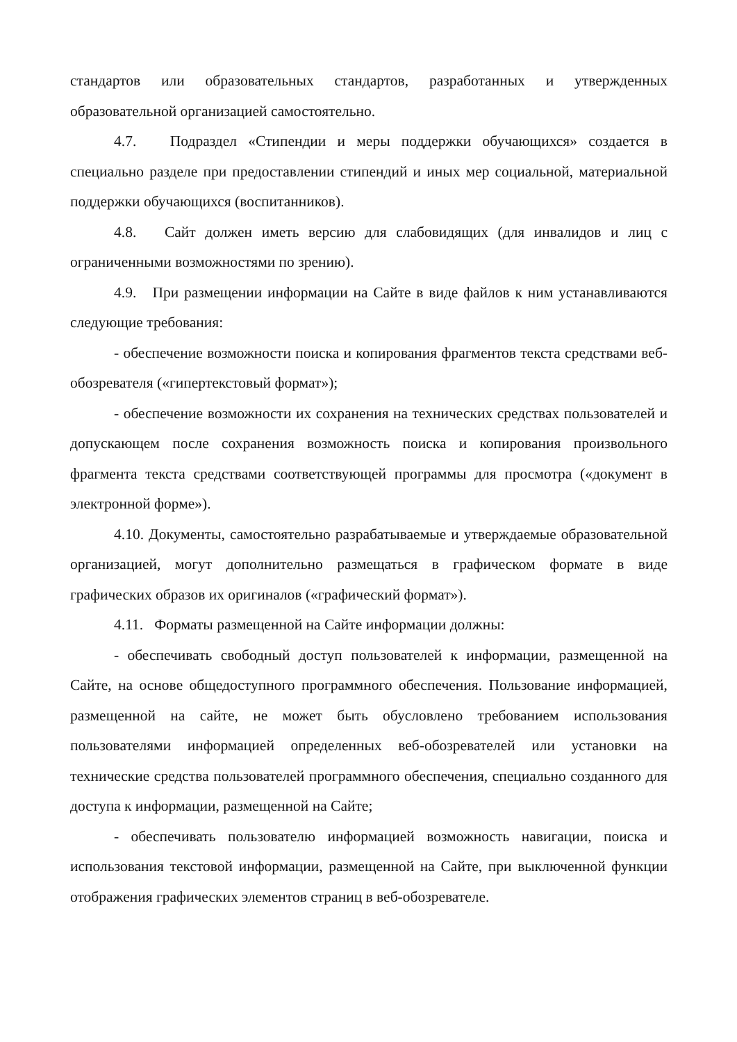стандартов или образовательных стандартов, разработанных и утвержденных образовательной организацией самостоятельно.
4.7. Подраздел «Стипендии и меры поддержки обучающихся» создается в специально разделе при предоставлении стипендий и иных мер социальной, материальной поддержки обучающихся (воспитанников).
4.8. Сайт должен иметь версию для слабовидящих (для инвалидов и лиц с ограниченными возможностями по зрению).
4.9. При размещении информации на Сайте в виде файлов к ним устанавливаются следующие требования:
- обеспечение возможности поиска и копирования фрагментов текста средствами веб-обозревателя («гипертекстовый формат»);
- обеспечение возможности их сохранения на технических средствах пользователей и допускающем после сохранения возможность поиска и копирования произвольного фрагмента текста средствами соответствующей программы для просмотра («документ в электронной форме»).
4.10. Документы, самостоятельно разрабатываемые и утверждаемые образовательной организацией, могут дополнительно размещаться в графическом формате в виде графических образов их оригиналов («графический формат»).
4.11. Форматы размещенной на Сайте информации должны:
- обеспечивать свободный доступ пользователей к информации, размещенной на Сайте, на основе общедоступного программного обеспечения. Пользование информацией, размещенной на сайте, не может быть обусловлено требованием использования пользователями информацией определенных веб-обозревателей или установки на технические средства пользователей программного обеспечения, специально созданного для доступа к информации, размещенной на Сайте;
- обеспечивать пользователю информацией возможность навигации, поиска и использования текстовой информации, размещенной на Сайте, при выключенной функции отображения графических элементов страниц в веб-обозревателе.